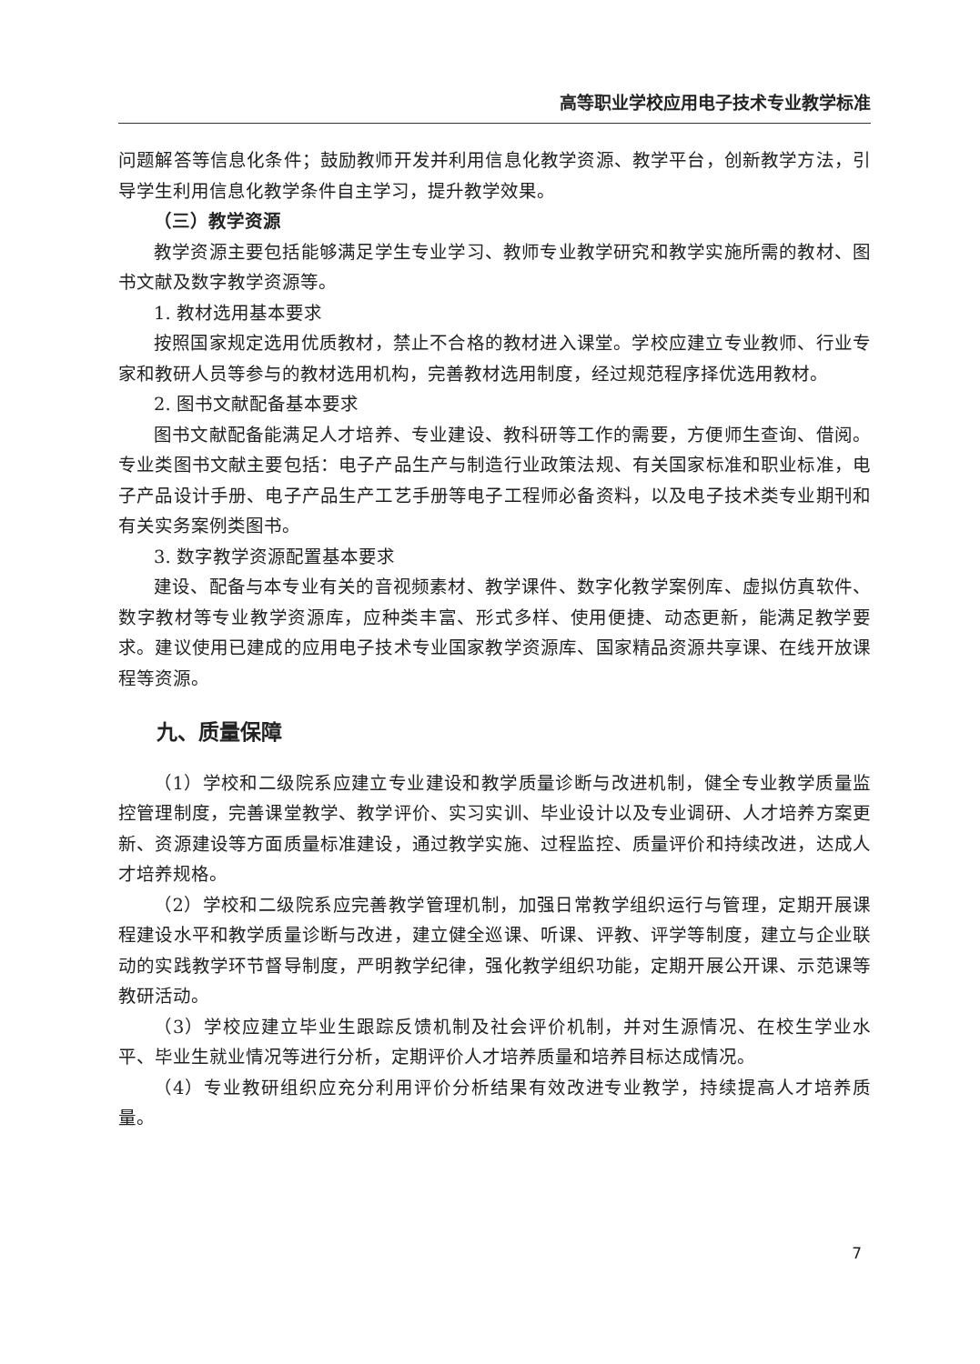高等职业学校应用电子技术专业教学标准
问题解答等信息化条件；鼓励教师开发并利用信息化教学资源、教学平台，创新教学方法，引导学生利用信息化教学条件自主学习，提升教学效果。
（三）教学资源
教学资源主要包括能够满足学生专业学习、教师专业教学研究和教学实施所需的教材、图书文献及数字教学资源等。
1. 教材选用基本要求
按照国家规定选用优质教材，禁止不合格的教材进入课堂。学校应建立专业教师、行业专家和教研人员等参与的教材选用机构，完善教材选用制度，经过规范程序择优选用教材。
2. 图书文献配备基本要求
图书文献配备能满足人才培养、专业建设、教科研等工作的需要，方便师生查询、借阅。专业类图书文献主要包括：电子产品生产与制造行业政策法规、有关国家标准和职业标准，电子产品设计手册、电子产品生产工艺手册等电子工程师必备资料，以及电子技术类专业期刊和有关实务案例类图书。
3. 数字教学资源配置基本要求
建设、配备与本专业有关的音视频素材、教学课件、数字化教学案例库、虚拟仿真软件、数字教材等专业教学资源库，应种类丰富、形式多样、使用便捷、动态更新，能满足教学要求。建议使用已建成的应用电子技术专业国家教学资源库、国家精品资源共享课、在线开放课程等资源。
九、质量保障
（1）学校和二级院系应建立专业建设和教学质量诊断与改进机制，健全专业教学质量监控管理制度，完善课堂教学、教学评价、实习实训、毕业设计以及专业调研、人才培养方案更新、资源建设等方面质量标准建设，通过教学实施、过程监控、质量评价和持续改进，达成人才培养规格。
（2）学校和二级院系应完善教学管理机制，加强日常教学组织运行与管理，定期开展课程建设水平和教学质量诊断与改进，建立健全巡课、听课、评教、评学等制度，建立与企业联动的实践教学环节督导制度，严明教学纪律，强化教学组织功能，定期开展公开课、示范课等教研活动。
（3）学校应建立毕业生跟踪反馈机制及社会评价机制，并对生源情况、在校生学业水平、毕业生就业情况等进行分析，定期评价人才培养质量和培养目标达成情况。
（4）专业教研组织应充分利用评价分析结果有效改进专业教学，持续提高人才培养质量。
7